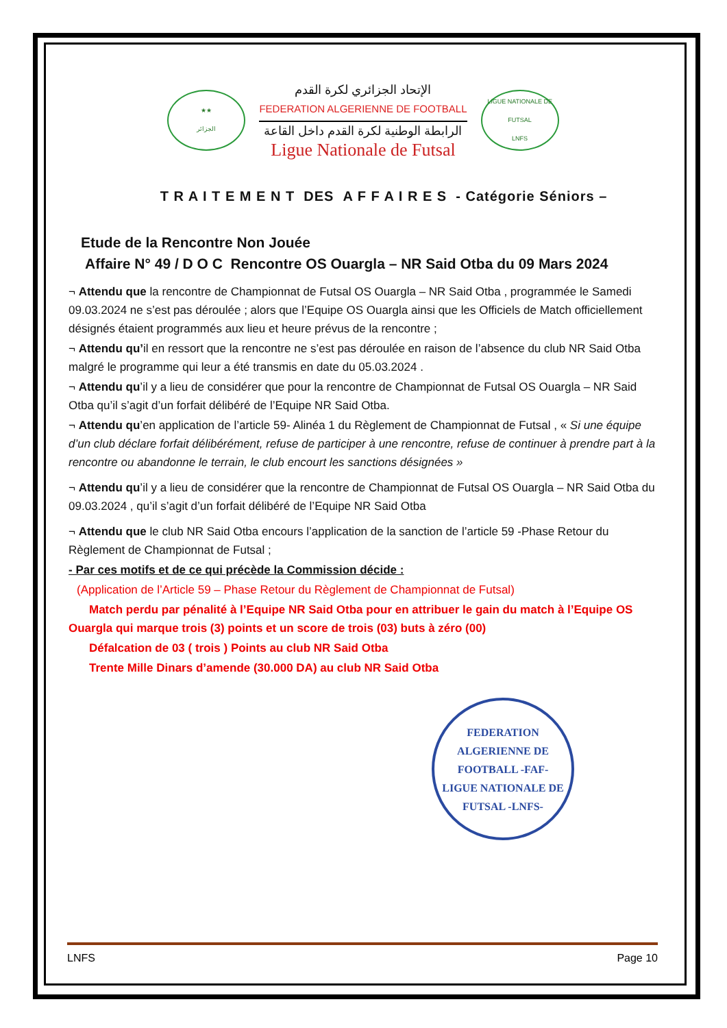★★
الجزائر
الإتحاد الجزائري لكرة القدم
FEDERATION ALGERIENNE DE FOOTBALL
الرابطة الوطنية لكرة القدم داخل القاعة
Ligue Nationale de Futsal
LIGUE NATIONALE DE FUTSAL
LNFS
T R A I T E M E N T DES A F F A I R E S - Catégorie Séniors –
Etude de la Rencontre Non Jouée
Affaire N° 49 / D O C Rencontre OS Ouargla – NR Said Otba du 09 Mars 2024
¬ Attendu que la rencontre de Championnat de Futsal OS Ouargla – NR Said Otba , programmée le Samedi 09.03.2024 ne s’est pas déroulée ; alors que l’Equipe OS Ouargla ainsi que les Officiels de Match officiellement désignés étaient programmés aux lieu et heure prévus de la rencontre ;
¬ Attendu qu’il en ressort que la rencontre ne s’est pas déroulée en raison de l’absence du club NR Said Otba malgré le programme qui leur a été transmis en date du 05.03.2024 .
¬ Attendu qu’il y a lieu de considérer que pour la rencontre de Championnat de Futsal OS Ouargla – NR Said Otba qu’il s’agit d’un forfait délibéré de l’Equipe NR Said Otba.
¬ Attendu qu’en application de l’article 59- Alinéa 1 du Règlement de Championnat de Futsal , « Si une équipe d’un club déclare forfait délibérément, refuse de participer à une rencontre, refuse de continuer à prendre part à la rencontre ou abandonne le terrain, le club encourt les sanctions désignées »
¬ Attendu qu’il y a lieu de considérer que la rencontre de Championnat de Futsal OS Ouargla – NR Said Otba du 09.03.2024 , qu’il s’agit d’un forfait délibéré de l’Equipe NR Said Otba
¬ Attendu que le club NR Said Otba encours l’application de la sanction de l’article 59 -Phase Retour du Règlement de Championnat de Futsal ;
- Par ces motifs et de ce qui précède la Commission décide :
(Application de l’Article 59 – Phase Retour du Règlement de Championnat de Futsal)
Match perdu par pénalité à l’Equipe NR Said Otba pour en attribuer le gain du match à l’Equipe OS Ouargla qui marque trois (3) points et un score de trois (03) buts à zéro (00)
Défalcation de 03 ( trois ) Points au club NR Said Otba
Trente Mille Dinars d’amende (30.000 DA) au club NR Said Otba
FEDERATION ALGERIENNE DE FOOTBALL -FAF-
LIGUE NATIONALE DE FUTSAL -LNFS-
LNFS Page 10